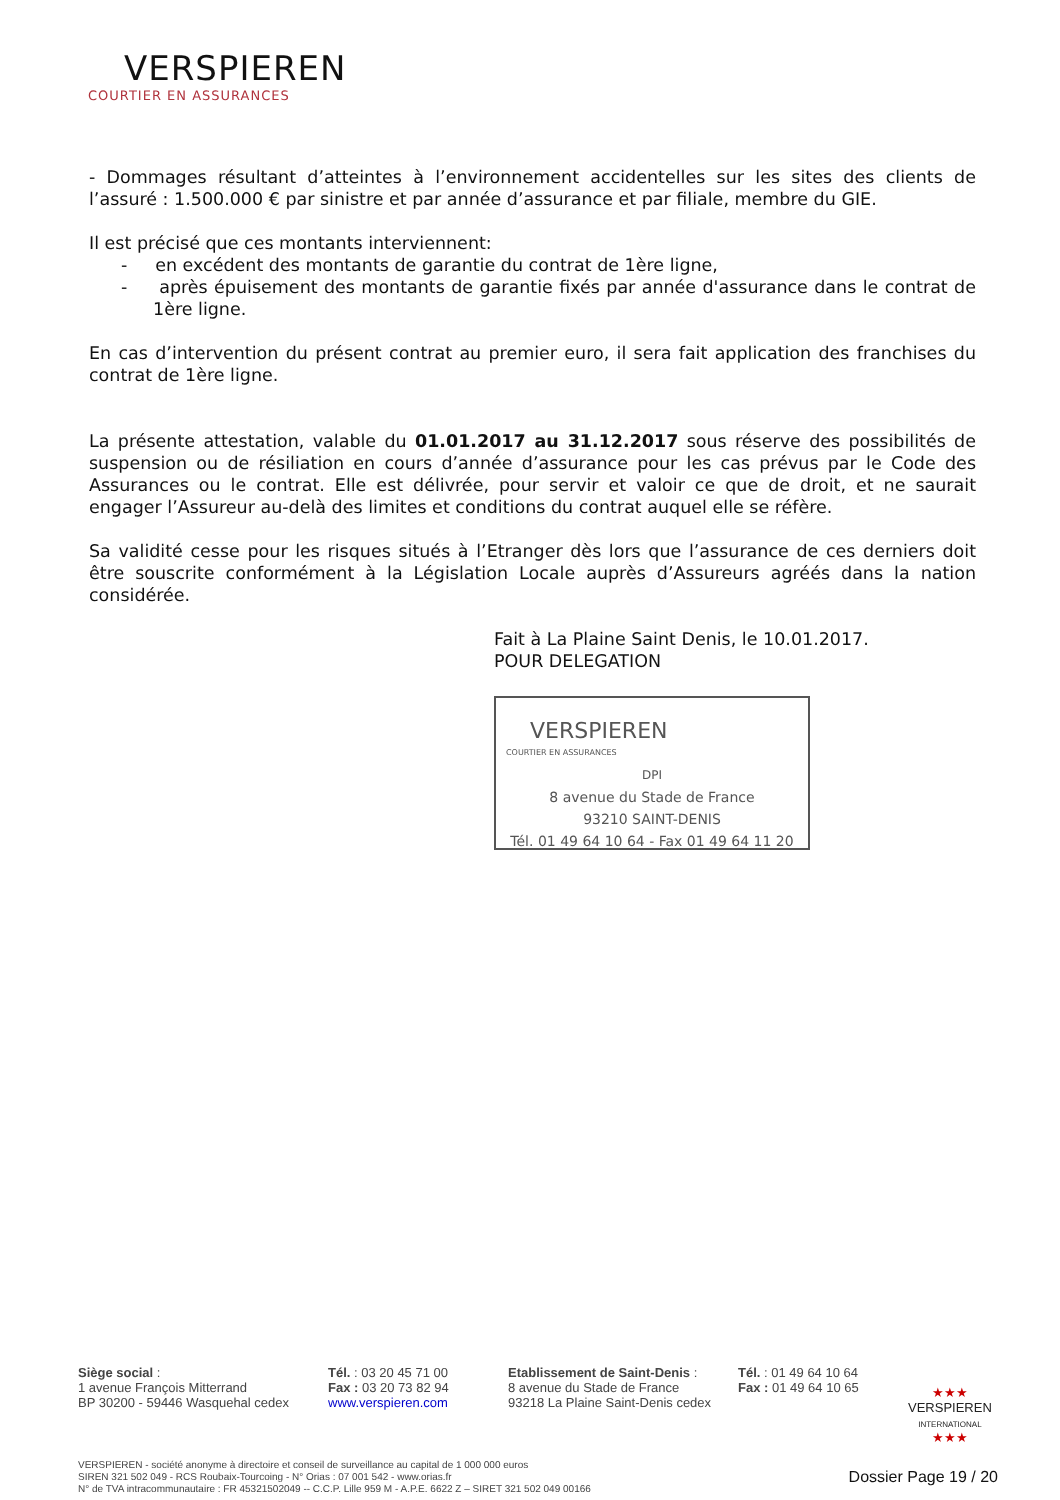VERSPIEREN
COURTIER EN ASSURANCES
- Dommages résultant d’atteintes à l’environnement accidentelles sur les sites des clients de l’assuré : 1.500.000 € par sinistre et par année d’assurance et par filiale, membre du GIE.
Il est précisé que ces montants interviennent:
- en excédent des montants de garantie du contrat de 1ère ligne,
- après épuisement des montants de garantie fixés par année d'assurance dans le contrat de 1ère ligne.
En cas d’intervention du présent contrat au premier euro, il sera fait application des franchises du contrat de 1ère ligne.
La présente attestation, valable du 01.01.2017 au 31.12.2017 sous réserve des possibilités de suspension ou de résiliation en cours d’année d’assurance pour les cas prévus par le Code des Assurances ou le contrat. Elle est délivrée, pour servir et valoir ce que de droit, et ne saurait engager l’Assureur au-delà des limites et conditions du contrat auquel elle se réfère.
Sa validité cesse pour les risques situés à l’Etranger dès lors que l’assurance de ces derniers doit être souscrite conformément à la Législation Locale auprès d’Assureurs agréés dans la nation considérée.
Fait à La Plaine Saint Denis, le 10.01.2017.
POUR DELEGATION
VERSPIEREN
COURTIER EN ASSURANCES
DPI
8 avenue du Stade de France
93210 SAINT-DENIS
Tél. 01 49 64 10 64 - Fax 01 49 64 11 20
Siège social :
1 avenue François Mitterrand
BP 30200 - 59446 Wasquehal cedex
Tél. : 03 20 45 71 00
Fax : 03 20 73 82 94
www.verspieren.com
Etablissement de Saint-Denis :
8 avenue du Stade de France
93218 La Plaine Saint-Denis cedex
Tél. : 01 49 64 10 64
Fax : 01 49 64 10 65
★★★
VERSPIEREN
INTERNATIONAL
★★★
VERSPIEREN - société anonyme à directoire et conseil de surveillance au capital de 1 000 000 euros
SIREN 321 502 049 - RCS Roubaix-Tourcoing - N° Orias : 07 001 542 - www.orias.fr
N° de TVA intracommunautaire : FR 45321502049 -- C.C.P. Lille 959 M - A.P.E. 6622 Z – SIRET 321 502 049 00166
Dossier Page 19 / 20